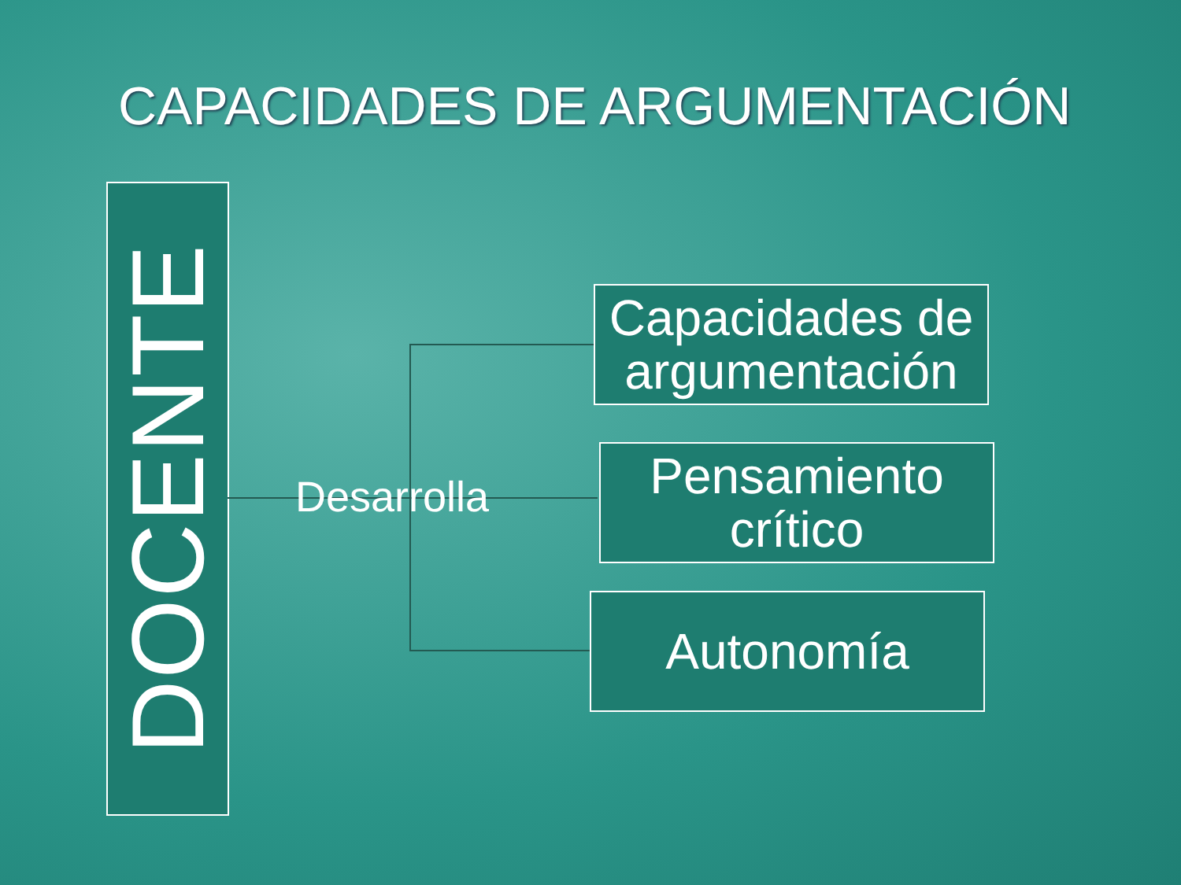CAPACIDADES DE ARGUMENTACIÓN
DOCENTE
Desarrolla
Capacidades de argumentación
Pensamiento crítico
Autonomía